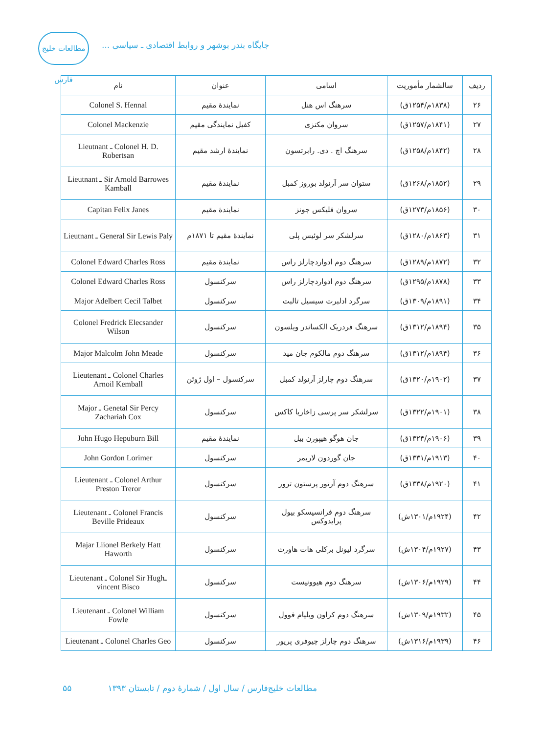مطالعات خلیج فارس
جایگاه بندر بوشهر و روابط اقتصادی ـ سیاسی ...
| ردیف | سالشمار مأموریت | اسامی | عنوان | نام |
| --- | --- | --- | --- | --- |
| ۲۶ | (۱۸۳۸م/۱۲۵۴ق) | سرهنگ اس هنل | نمایندهٔ مقیم | Colonel S. Hennal |
| ۲۷ | (۱۸۴۱م/۱۲۵۷ق) | سروان مکنزی | کفیل نمایندگی مقیم | Colonel Mackenzie |
| ۲۸ | (۱۸۴۲م/۱۲۵۸ق) | سرهنگ اچ . دی. رابرتسون | نمایندهٔ ارشد مقیم | Lieutnant ـ Colonel H. D. Robertsan |
| ۲۹ | (۱۸۵۲م/۱۲۶۸ق) | ستوان سر آرنولد بوروز کمبل | نمایندهٔ مقیم | Lieutnant ـ Sir Arnold Barrowes Kamball |
| ۳۰ | (۱۸۵۶م/۱۲۷۳ق) | سروان فلیکس جونز | نمایندهٔ مقیم | Capitan Felix Janes |
| ۳۱ | (۱۸۶۳م/۱۲۸۰ق) | سرلشکر سر لوئیس پلی | نمایندهٔ مقیم تا ۱۸۷۱م | Lieutnant ـ General Sir Lewis Paly |
| ۳۲ | (۱۸۷۲م/۱۲۸۹ق) | سرهنگ دوم ادواردچارلز راس | نمایندهٔ مقیم | Colonel Edward Charles Ross |
| ۳۳ | (۱۸۷۸م/۱۲۹۵ق) | سرهنگ دوم ادواردچارلز راس | سرکنسول | Colonel Edward Charles Ross |
| ۳۴ | (۱۸۹۱م/۱۳۰۹ق) | سرگرد ادلبرت سیسیل تالبت | سرکنسول | Major Adelbert Cecil Talbet |
| ۳۵ | (۱۸۹۴م/۱۳۱۲ق) | سرهنگ فردریک الکساندر ویلسون | سرکنسول | Colonel Fredrick Elecsander Wilson |
| ۳۶ | (۱۸۹۴م/۱۳۱۲ق) | سرهنگ دوم مالکوم جان مید | سرکنسول | Major Malcolm John Meade |
| ۳۷ | (۱۹۰۲م/۱۳۲۰ق) | سرهنگ دوم چارلز آرنولد کمبل | سرکنسول – اول ژوئن | Lieutenant ـ Colonel Charles Arnoil Kemball |
| ۳۸ | (۱۹۰۱م/۱۳۲۲ق) | سرلشکر سر پرسی زاخاریا کاکس | سرکنسول | Major ـ Genetal Sir Percy Zachariah Cox |
| ۳۹ | (۱۹۰۶م/۱۳۲۴ق) | جان هوگو هیپورن بیل | نمایندهٔ مقیم | John Hugo Hepuburn Bill |
| ۴۰ | (۱۹۱۳م/۱۳۳۱ق) | جان گوردون لاریمر | سرکنسول | John Gordon Lorimer |
| ۴۱ | (۱۹۲۰م/۱۳۳۸ق) | سرهنگ دوم آرتور پرستون ترور | سرکنسول | Lieutenant ـ Colonel Arthur Preston Treror |
| ۴۲ | (۱۹۲۴م/۱۳۰۱ش) | سرهنگ دوم فرانسیسکو بیول پرایدوکس | سرکنسول | Lieutenant ـ Colonel Francis Beville Prideaux |
| ۴۳ | (۱۹۲۷م/۱۳۰۴ش) | سرگرد لیونل برکلی هات هاورث | سرکنسول | Majar Liionel Berkely Hatt Haworth |
| ۴۴ | (۱۹۲۹م/۱۳۰۶ش) | سرهنگ دوم هیوونیست | سرکنسول | Lieutenant ـ Colonel Sir Hughـ vincent Bisco |
| ۴۵ | (۱۹۳۲م/۱۳۰۹ش) | سرهنگ دوم کراون ویلیام فوول | سرکنسول | Lieutenant ـ Colonel William Fowle |
| ۴۶ | (۱۹۳۹م/۱۳۱۶ش) | سرهنگ دوم چارلز چیوفری پریور | سرکنسول | Lieutenant ـ Colonel Charles Geo |
مطالعات خلیج‌فارس / سال اول / شمارهٔ دوم / تابستان ۱۳۹۳ ۵۵